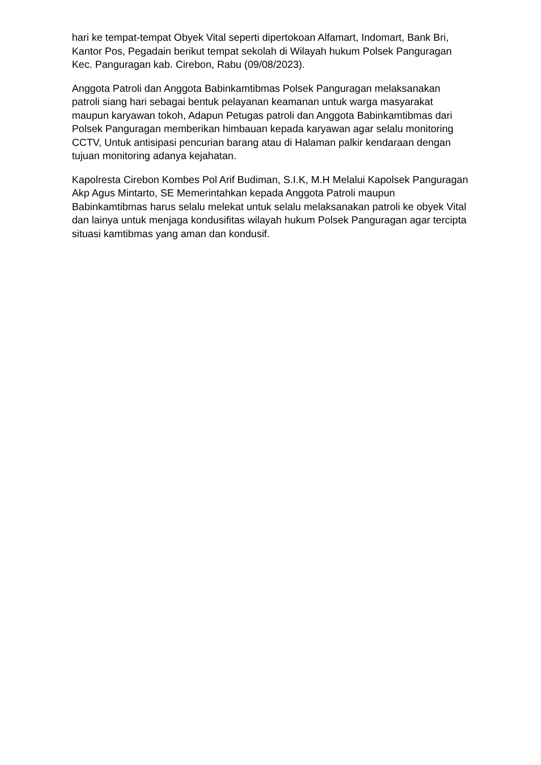hari ke tempat-tempat Obyek Vital seperti dipertokoan Alfamart, Indomart, Bank Bri, Kantor Pos, Pegadain berikut tempat sekolah di Wilayah hukum Polsek Panguragan Kec. Panguragan kab. Cirebon, Rabu (09/08/2023).
Anggota Patroli dan Anggota Babinkamtibmas Polsek Panguragan melaksanakan patroli siang hari sebagai bentuk pelayanan keamanan untuk warga masyarakat maupun karyawan tokoh, Adapun Petugas patroli dan Anggota Babinkamtibmas dari Polsek Panguragan memberikan himbauan kepada karyawan agar selalu monitoring CCTV, Untuk antisipasi pencurian barang atau di Halaman palkir kendaraan dengan tujuan monitoring adanya kejahatan.
Kapolresta Cirebon Kombes Pol Arif Budiman, S.I.K, M.H Melalui Kapolsek Panguragan Akp Agus Mintarto, SE Memerintahkan kepada Anggota Patroli maupun Babinkamtibmas harus selalu melekat untuk selalu melaksanakan patroli ke obyek Vital dan lainya untuk menjaga kondusifitas wilayah hukum Polsek Panguragan agar tercipta situasi kamtibmas yang aman dan kondusif.